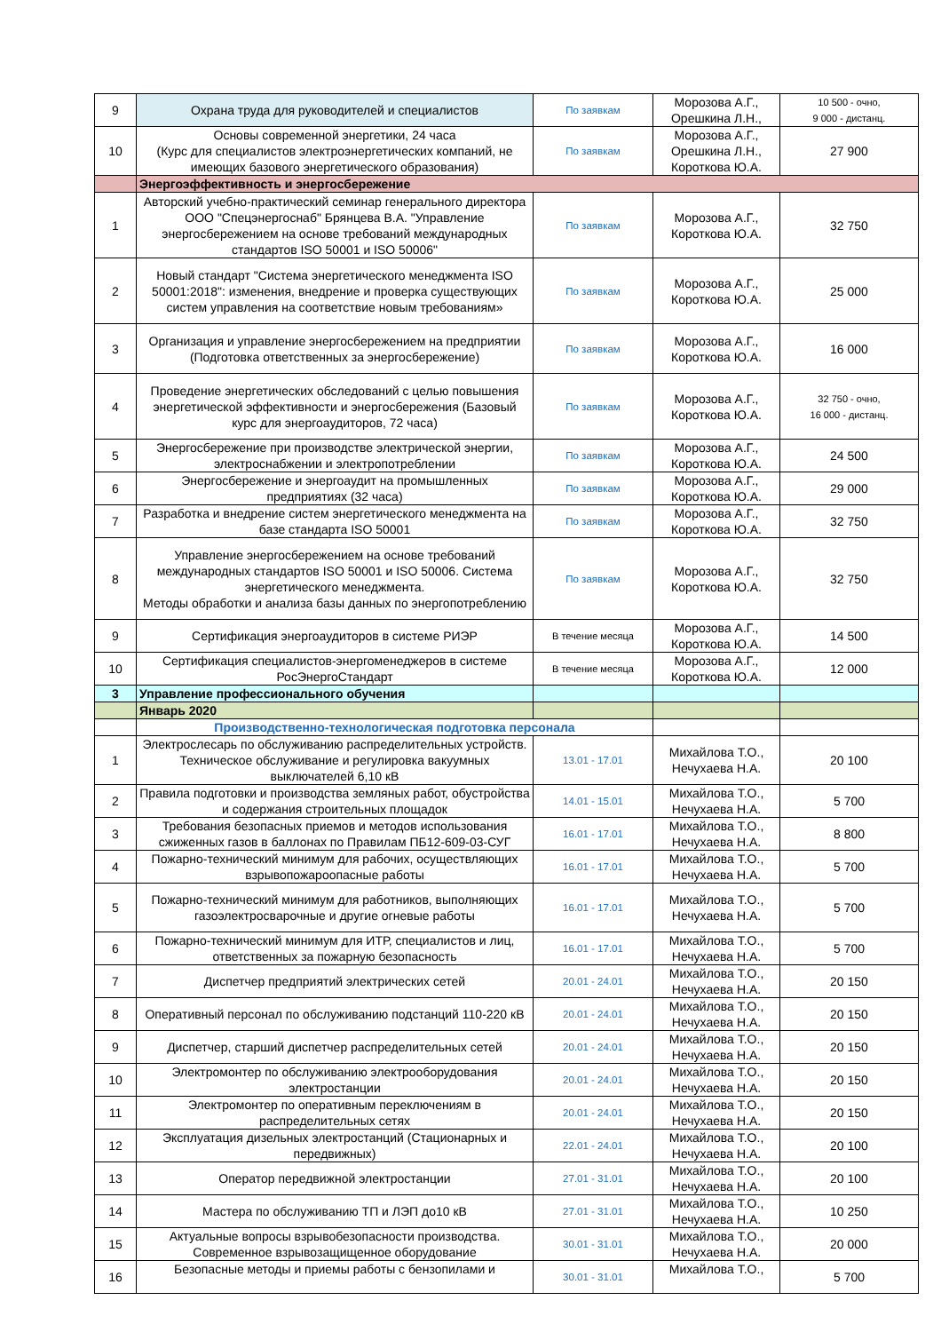| 9 | Охрана труда для руководителей и специалистов | По заявкам | Морозова А.Г., Орешкина Л.Н., | 10 500 - очно, 9 000 - дистанц. |
| 10 | Основы современной энергетики, 24 часа (Курс для специалистов электроэнергетических компаний, не имеющих базового энергетического образования) | По заявкам | Морозова А.Г., Орешкина Л.Н., Короткова Ю.А. | 27 900 |
| | Энергоэффективность и энергосбережение | | | |
| 1 | Авторский учебно-практический семинар генерального директора ООО "Спецэнергоснаб" Брянцева В.А. "Управление энергосбережением на основе требований международных стандартов ISO 50001 и ISO 50006" | По заявкам | Морозова А.Г., Короткова Ю.А. | 32 750 |
| 2 | Новый стандарт "Система энергетического менеджмента ISO 50001:2018": изменения, внедрение и проверка существующих систем управления на соответствие новым требованиям» | По заявкам | Морозова А.Г., Короткова Ю.А. | 25 000 |
| 3 | Организация и управление энергосбережением на предприятии (Подготовка ответственных за энергосбережение) | По заявкам | Морозова А.Г., Короткова Ю.А. | 16 000 |
| 4 | Проведение энергетических обследований с целью повышения энергетической эффективности и энергосбережения (Базовый курс для энергоаудиторов, 72 часа) | По заявкам | Морозова А.Г., Короткова Ю.А. | 32 750 - очно, 16 000 - дистанц. |
| 5 | Энергосбережение при производстве электрической энергии, электроснабжении и электропотреблении | По заявкам | Морозова А.Г., Короткова Ю.А. | 24 500 |
| 6 | Энергосбережение и энергоаудит на промышленных предприятиях (32 часа) | По заявкам | Морозова А.Г., Короткова Ю.А. | 29 000 |
| 7 | Разработка и внедрение систем энергетического менеджмента на базе стандарта ISO 50001 | По заявкам | Морозова А.Г., Короткова Ю.А. | 32 750 |
| 8 | Управление энергосбережением на основе требований международных стандартов ISO 50001 и ISO 50006. Система энергетического менеджмента. Методы обработки и анализа базы данных по энергопотреблению | По заявкам | Морозова А.Г., Короткова Ю.А. | 32 750 |
| 9 | Сертификация энергоаудиторов в системе РИЭР | В течение месяца | Морозова А.Г., Короткова Ю.А. | 14 500 |
| 10 | Сертификация специалистов-энергоменеджеров в системе РосЭнергоСтандарт | В течение месяца | Морозова А.Г., Короткова Ю.А. | 12 000 |
| 3 | Управление профессионального обучения | | | |
| | Январь 2020 | | | |
| | Производственно-технологическая подготовка персонала | | | |
| 1 | Электрослесарь по обслуживанию распределительных устройств. Техническое обслуживание и регулировка вакуумных выключателей 6,10 кВ | 13.01 - 17.01 | Михайлова Т.О., Нечухаева Н.А. | 20 100 |
| 2 | Правила подготовки и производства земляных работ, обустройства и содержания строительных площадок | 14.01 - 15.01 | Михайлова Т.О., Нечухаева Н.А. | 5 700 |
| 3 | Требования безопасных приемов и методов использования сжиженных газов в баллонах по Правилам ПБ12-609-03-СУГ | 16.01 - 17.01 | Михайлова Т.О., Нечухаева Н.А. | 8 800 |
| 4 | Пожарно-технический минимум для рабочих, осуществляющих взрывопожароопасные работы | 16.01 - 17.01 | Михайлова Т.О., Нечухаева Н.А. | 5 700 |
| 5 | Пожарно-технический минимум для работников, выполняющих газоэлектросварочные и другие огневые работы | 16.01 - 17.01 | Михайлова Т.О., Нечухаева Н.А. | 5 700 |
| 6 | Пожарно-технический минимум для ИТР, специалистов и лиц, ответственных за пожарную безопасность | 16.01 - 17.01 | Михайлова Т.О., Нечухаева Н.А. | 5 700 |
| 7 | Диспетчер предприятий электрических сетей | 20.01 - 24.01 | Михайлова Т.О., Нечухаева Н.А. | 20 150 |
| 8 | Оперативный персонал по обслуживанию подстанций 110-220 кВ | 20.01 - 24.01 | Михайлова Т.О., Нечухаева Н.А. | 20 150 |
| 9 | Диспетчер, старший диспетчер распределительных сетей | 20.01 - 24.01 | Михайлова Т.О., Нечухаева Н.А. | 20 150 |
| 10 | Электромонтер по обслуживанию электрооборудования электростанции | 20.01 - 24.01 | Михайлова Т.О., Нечухаева Н.А. | 20 150 |
| 11 | Электромонтер по оперативным переключениям в распределительных сетях | 20.01 - 24.01 | Михайлова Т.О., Нечухаева Н.А. | 20 150 |
| 12 | Эксплуатация дизельных электростанций (Стационарных и передвижных) | 22.01 - 24.01 | Михайлова Т.О., Нечухаева Н.А. | 20 100 |
| 13 | Оператор передвижной электростанции | 27.01 - 31.01 | Михайлова Т.О., Нечухаева Н.А. | 20 100 |
| 14 | Мастера по обслуживанию ТП и ЛЭП до10 кВ | 27.01 - 31.01 | Михайлова Т.О., Нечухаева Н.А. | 10 250 |
| 15 | Актуальные вопросы взрывобезопасности производства. Современное взрывозащищенное оборудование | 30.01 - 31.01 | Михайлова Т.О., Нечухаева Н.А. | 20 000 |
| 16 | Безопасные методы и приемы работы с бензопилами и | 30.01 - 31.01 | Михайлова Т.О., | 5 700 |